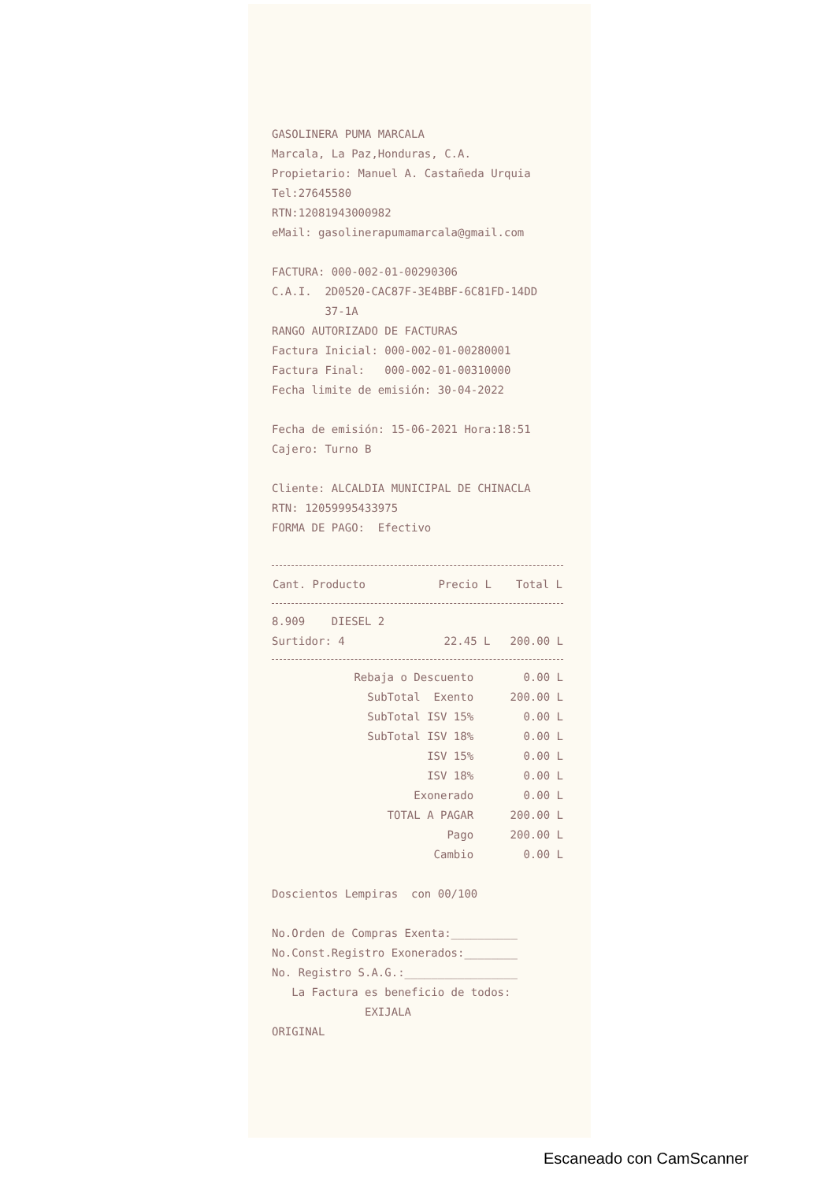GASOLINERA PUMA MARCALA
Marcala, La Paz,Honduras, C.A.
Propietario: Manuel A. Castañeda Urquia
Tel:27645580
RTN:12081943000982
eMail: gasolinerapumamarcala@gmail.com
FACTURA: 000-002-01-00290306
C.A.I. 2D0520-CAC87F-3E4BBF-6C81FD-14DD
37-1A
RANGO AUTORIZADO DE FACTURAS
Factura Inicial: 000-002-01-00280001
Factura Final: 000-002-01-00310000
Fecha limite de emisión: 30-04-2022
Fecha de emisión: 15-06-2021 Hora:18:51
Cajero: Turno B
Cliente: ALCALDIA MUNICIPAL DE CHINACLA
RTN: 12059995433975
FORMA DE PAGO: Efectivo
| Cant. Producto | Precio L | Total L |
| --- | --- | --- |
| 8.909 DIESEL 2 | | |
| Surtidor: 4 | 22.45 L | 200.00 L |
| Rebaja o Descuento | 0.00 L |
| SubTotal Exento | 200.00 L |
| SubTotal ISV 15% | 0.00 L |
| SubTotal ISV 18% | 0.00 L |
| ISV 15% | 0.00 L |
| ISV 18% | 0.00 L |
| Exonerado | 0.00 L |
| TOTAL A PAGAR | 200.00 L |
| Pago | 200.00 L |
| Cambio | 0.00 L |
Doscientos Lempiras con 00/100
No.Orden de Compras Exenta:__________
No.Const.Registro Exonerados:________
No. Registro S.A.G.:_________________
La Factura es beneficio de todos:
EXIJALA
ORIGINAL
Escaneado con CamScanner